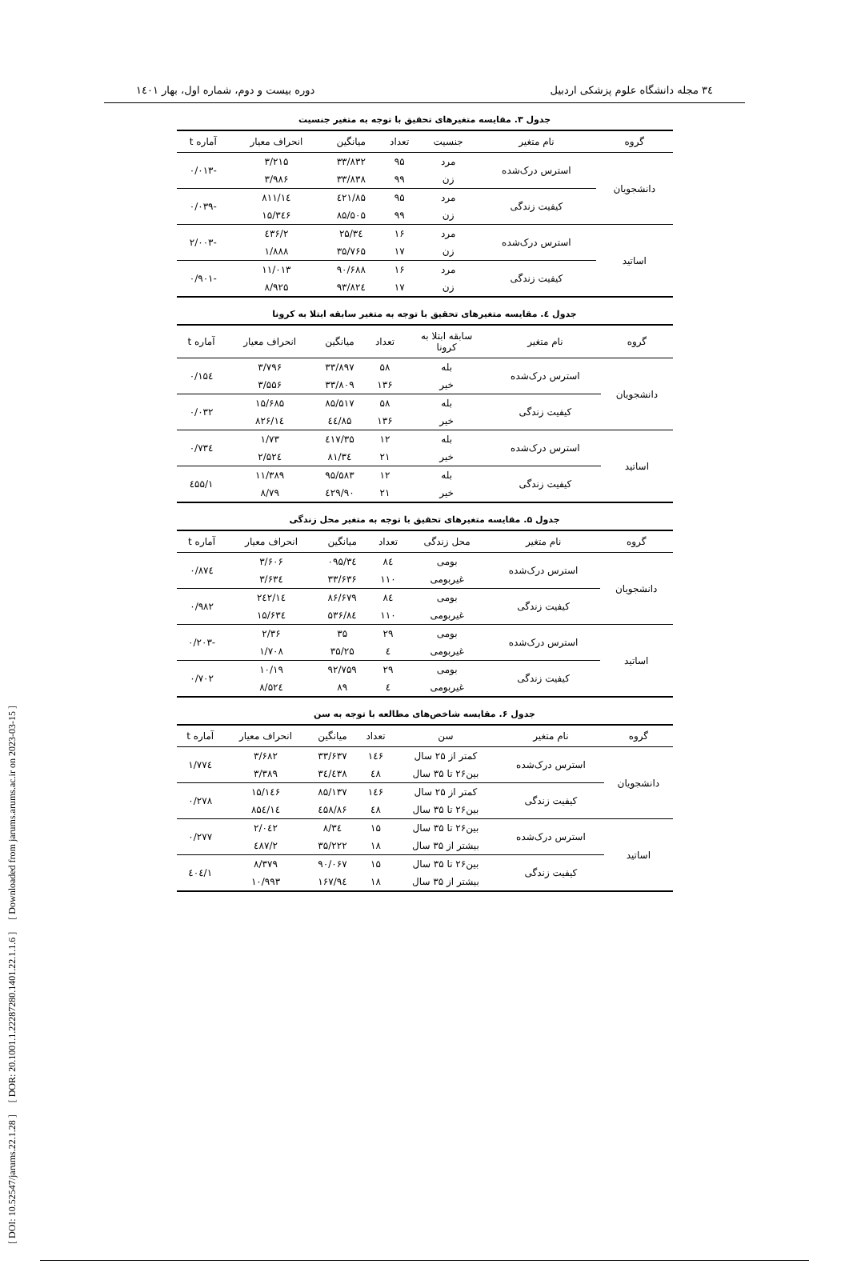[ DOI: 10.52547/jarums.22.1.28 ] [ DOR: 20.1001.1.22287280.1401.22.1.1.6 ] [ Downloaded from jarums.arums.ac.ir on 2023-03-15 ]
۳٤ مجله دانشگاه علوم پزشکی اردبیل دوره بیست و دوم، شماره اول، بهار ۱٤۰۱
جدول ۳. مقایسه متغیرهای تحقیق با توجه به متغیر جنسیت
| گروه | نام متغیر | جنسیت | تعداد | میانگین | انحراف معیار | آماره t |
| --- | --- | --- | --- | --- | --- | --- |
| دانشجویان | استرس درک‌شده | مرد | ۹۵ | ۳۳/۸۳۲ | ۳/۲۱۵ | -۰/۰۱۳ |
| | | زن | ۹۹ | ۳۳/۸۳۸ | ۳/۹۸۶ | |
| | کیفیت زندگی | مرد | ۹۵ | ۸۵/٤۲۱ | ۱٤/۸۱۱ | -۰/۰۳۹ |
| | | زن | ۹۹ | ۸۵/۵۰۵ | ۱۵/۳٤۶ | |
| اساتید | استرس درک‌شده | مرد | ۱۶ | ۳٤/۲۵ | ۲/٤۳۶ | -۲/۰۰۳ |
| | | زن | ۱۷ | ۳۵/۷۶۵ | ۱/۸۸۸ | |
| | کیفیت زندگی | مرد | ۱۶ | ۹۰/۶۸۸ | ۱۱/۰۱۳ | -۰/۹۰۱ |
| | | زن | ۱۷ | ۹۳/۸۲٤ | ۸/۹۲۵ | |
جدول ٤. مقایسه متغیرهای تحقیق با توجه به متغیر سابقه ابتلا به کرونا
| گروه | نام متغیر | سابقه ابتلا به کرونا | تعداد | میانگین | انحراف معیار | آماره t |
| --- | --- | --- | --- | --- | --- | --- |
| دانشجویان | استرس درک‌شده | بله | ۵۸ | ۳۳/۸۹۷ | ۳/۷۹۶ | ۰/۱۵٤ |
| | | خیر | ۱۳۶ | ۳۳/۸۰۹ | ۳/۵۵۶ | |
| | کیفیت زندگی | بله | ۵۸ | ۸۵/۵۱۷ | ۱۵/۶۸۵ | ۰/۰۳۲ |
| | | خیر | ۱۳۶ | ۸۵/٤٤ | ۱٤/۸۲۶ | |
| اساتید | استرس درک‌شده | بله | ۱۲ | ۳۵/٤۱۷ | ۱/۷۳ | ۰/۷۳٤ |
| | | خیر | ۲۱ | ۳٤/۸۱ | ۲/۵۲٤ | |
| | کیفیت زندگی | بله | ۱۲ | ۹۵/۵۸۳ | ۱۱/۳۸۹ | ۱/٤۵۵ |
| | | خیر | ۲۱ | ۹۰/٤۲۹ | ۸/۷۹ | |
جدول ۵. مقایسه متغیرهای تحقیق با توجه به متغیر محل زندگی
| گروه | نام متغیر | محل زندگی | تعداد | میانگین | انحراف معیار | آماره t |
| --- | --- | --- | --- | --- | --- | --- |
| دانشجویان | استرس درک‌شده | بومی | ۸٤ | ۳٤/۰۹۵ | ۳/۶۰۶ | ۰/۸۷٤ |
| | | غیربومی | ۱۱۰ | ۳۳/۶۳۶ | ۳/۶۳٤ | |
| | کیفیت زندگی | بومی | ۸٤ | ۸۶/۶۷۹ | ۱٤/۲٤۲ | ۰/۹۸۲ |
| | | غیربومی | ۱۱۰ | ۸٤/۵۳۶ | ۱۵/۶۳٤ | |
| اساتید | استرس درک‌شده | بومی | ۲۹ | ۳۵ | ۲/۳۶ | -۰/۲۰۳ |
| | | غیربومی | ٤ | ۳۵/۲۵ | ۱/۷۰۸ | |
| | کیفیت زندگی | بومی | ۲۹ | ۹۲/۷۵۹ | ۱۰/۱۹ | ۰/۷۰۲ |
| | | غیربومی | ٤ | ۸۹ | ۸/۵۲٤ | |
جدول ۶. مقایسه شاخص‌های مطالعه با توجه به سن
| گروه | نام متغیر | سن | تعداد | میانگین | انحراف معیار | آماره t |
| --- | --- | --- | --- | --- | --- | --- |
| دانشجویان | استرس درک‌شده | کمتر از ۲۵ سال | ۱٤۶ | ۳۳/۶۳۷ | ۳/۶۸۲ | ۱/۷۷٤ |
| | | بین۲۶ تا ۳۵ سال | ٤۸ | ۳٤/٤۳۸ | ۳/۳۸۹ | |
| | کیفیت زندگی | کمتر از ۲۵ سال | ۱٤۶ | ۸۵/۱۳۷ | ۱۵/۱٤۶ | ۰/۲۷۸ |
| | | بین۲۶ تا ۳۵ سال | ٤۸ | ۸۶/٤۵۸ | ۱٤/۸۵٤ | |
| اساتید | استرس درک‌شده | بین۲۶ تا ۳۵ سال | ۱۵ | ۳٤/۸ | ۲/۰٤۲ | ۰/۲۷۷ |
| | | بیشتر از ۳۵ سال | ۱۸ | ۳۵/۲۲۲ | ۲/٤۸۷ | |
| | کیفیت زندگی | بین۲۶ تا ۳۵ سال | ۱۵ | ۹۰/۰۶۷ | ۸/۳۷۹ | ۱/٤۰٤ |
| | | بیشتر از ۳۵ سال | ۱۸ | ۹٤/۱۶۷ | ۱۰/۹۹۳ | |